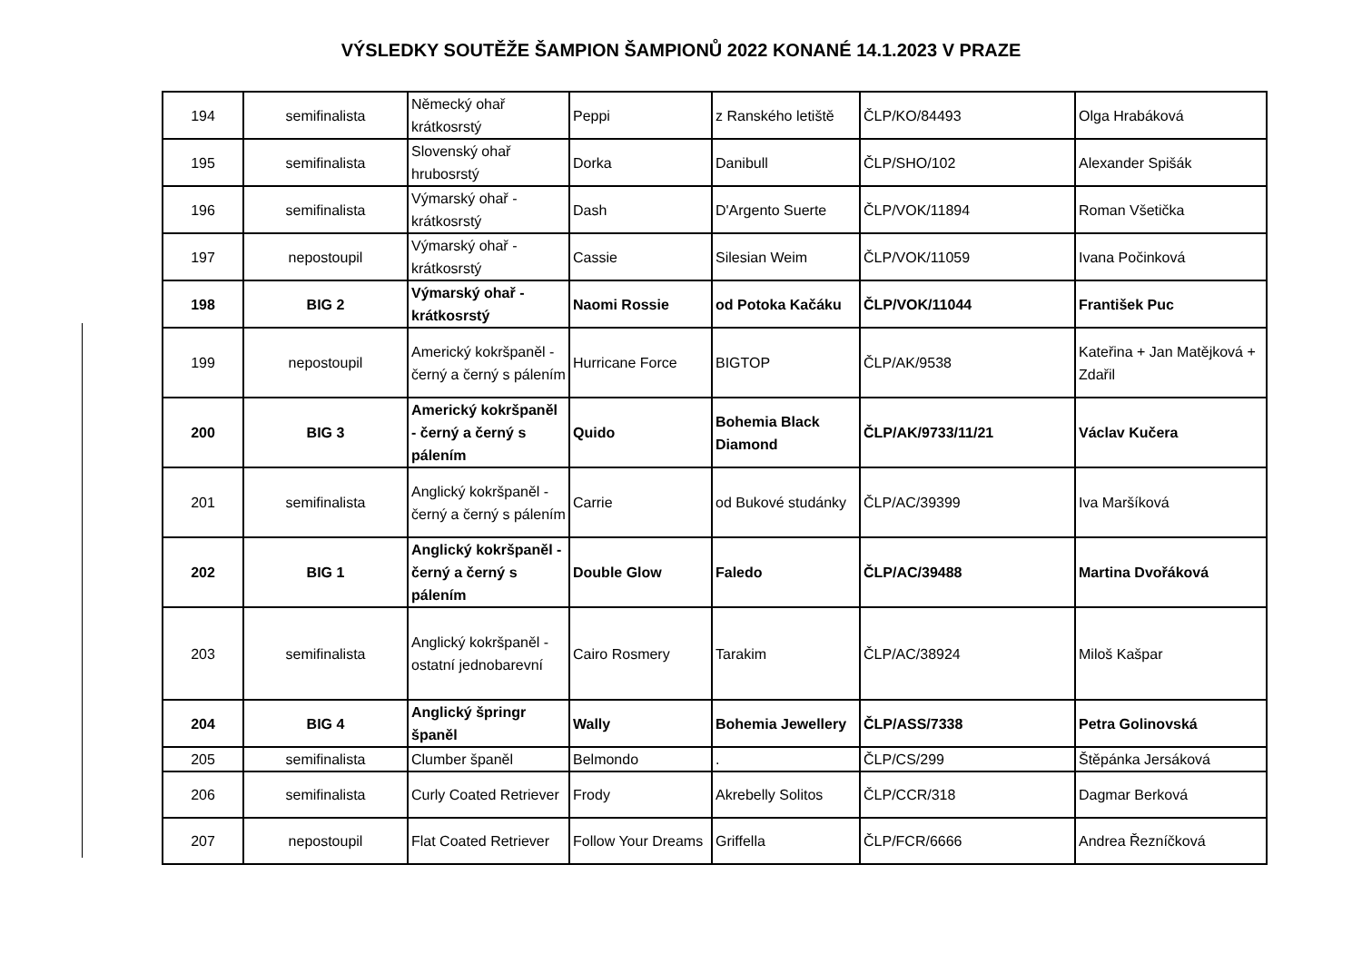VÝSLEDKY SOUTĚŽE ŠAMPION ŠAMPIONŮ 2022 KONANÉ 14.1.2023 V PRAZE
| 194 | semifinalista | Německý ohař krátkosrstý | Peppi | z Ranského letiště | ČLP/KO/84493 | Olga Hrabáková |
| 195 | semifinalista | Slovenský ohař hrubosrstý | Dorka | Danibull | ČLP/SHO/102 | Alexander Spišák |
| 196 | semifinalista | Výmarský ohař - krátkosrstý | Dash | D'Argento Suerte | ČLP/VOK/11894 | Roman Všetička |
| 197 | nepostoupil | Výmarský ohař - krátkosrstý | Cassie | Silesian Weim | ČLP/VOK/11059 | Ivana Počinková |
| 198 | BIG 2 | Výmarský ohař - krátkosrstý | Naomi Rossie | od Potoka Kačáku | ČLP/VOK/11044 | František Puc |
| 199 | nepostoupil | Americký kokršpaněl - černý a černý s pálením | Hurricane Force | BIGTOP | ČLP/AK/9538 | Kateřina + Jan Matějková + Zdařil |
| 200 | BIG 3 | Americký kokršpaněl - černý a černý s pálením | Quido | Bohemia Black Diamond | ČLP/AK/9733/11/21 | Václav Kučera |
| 201 | semifinalista | Anglický kokršpaněl - černý a černý s pálením | Carrie | od Bukové studánky | ČLP/AC/39399 | Iva Maršíková |
| 202 | BIG 1 | Anglický kokršpaněl - černý a černý s pálením | Double Glow | Faledo | ČLP/AC/39488 | Martina Dvořáková |
| 203 | semifinalista | Anglický kokršpaněl - ostatní jednobarevní | Cairo Rosmery | Tarakim | ČLP/AC/38924 | Miloš Kašpar |
| 204 | BIG 4 | Anglický špringr španěl | Wally | Bohemia Jewellery | ČLP/ASS/7338 | Petra Golinovská |
| 205 | semifinalista | Clumber španěl | Belmondo | . | ČLP/CS/299 | Štěpánka Jersáková |
| 206 | semifinalista | Curly Coated Retriever | Frody | Akrebelly Solitos | ČLP/CCR/318 | Dagmar Berková |
| 207 | nepostoupil | Flat Coated Retriever | Follow Your Dreams | Griffella | ČLP/FCR/6666 | Andrea Řezníčková |